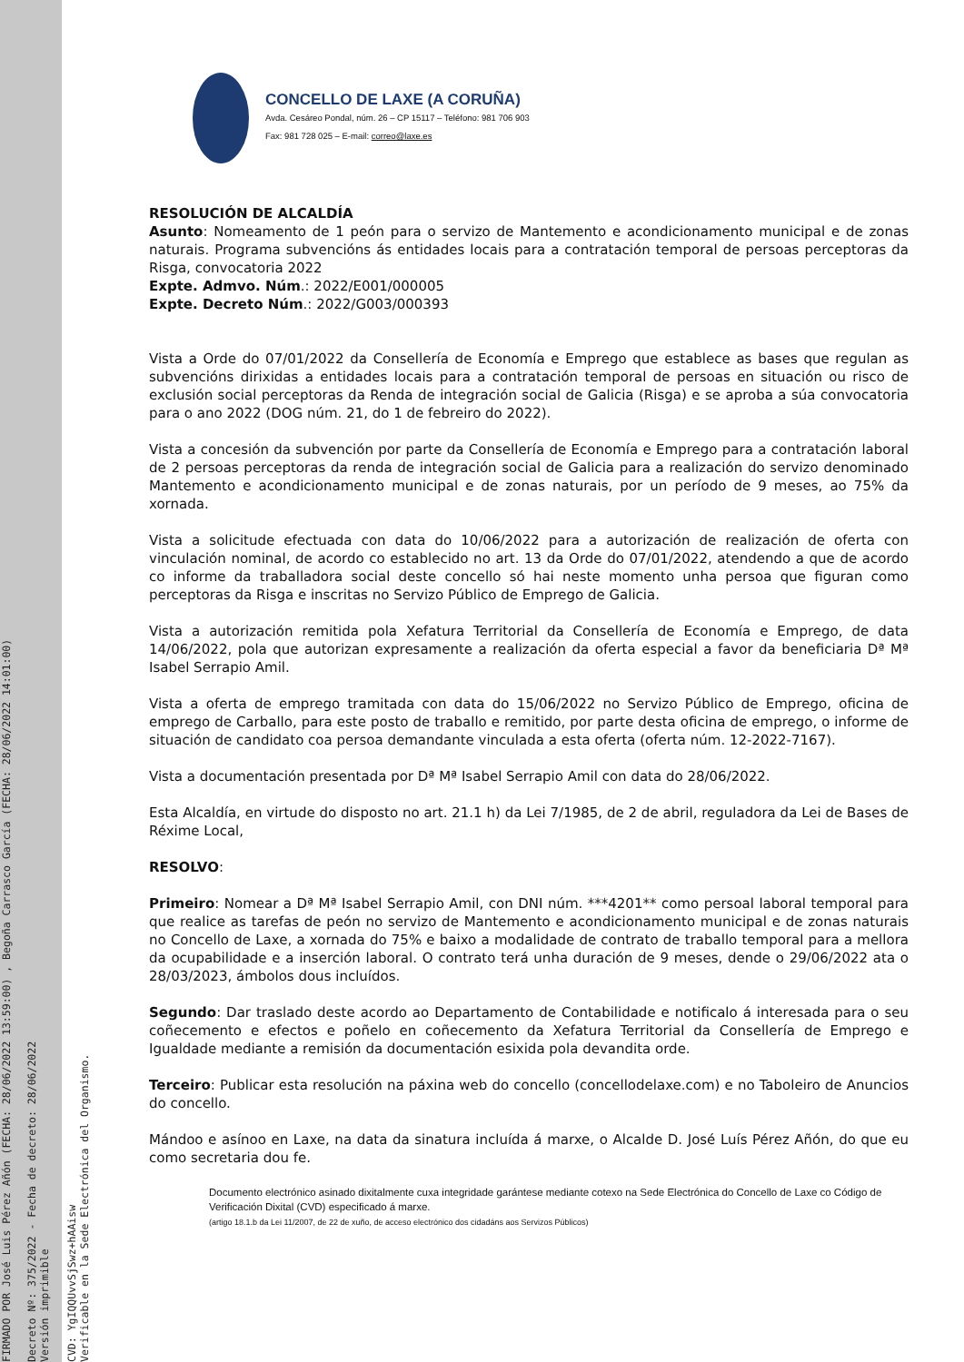FIRMADO POR José Luis Pérez Añón (FECHA: 28/06/2022 13:59:00) , Begoña Carrasco García (FECHA: 28/06/2022 14:01:00)
Decreto Nº: 375/2022 - Fecha de decreto: 28/06/2022
Versión imprimible
CVD: YgIQQUvvSjSwz+hAAisw
Verificable en la Sede Electrónica del Organismo.
CONCELLO DE LAXE (A CORUÑA)
Avda. Cesáreo Pondal, núm. 26 – CP 15117 – Teléfono: 981 706 903
Fax: 981 728 025 – E-mail: correo@laxe.es
RESOLUCIÓN DE ALCALDÍA
Asunto: Nomeamento de 1 peón para o servizo de Mantemento e acondicionamento municipal e de zonas naturais. Programa subvencións ás entidades locais para a contratación temporal de persoas perceptoras da Risga, convocatoria 2022
Expte. Admvo. Núm.: 2022/E001/000005
Expte. Decreto Núm.: 2022/G003/000393
Vista a Orde do 07/01/2022 da Consellería de Economía e Emprego que establece as bases que regulan as subvencións dirixidas a entidades locais para a contratación temporal de persoas en situación ou risco de exclusión social perceptoras da Renda de integración social de Galicia (Risga) e se aproba a súa convocatoria para o ano 2022 (DOG núm. 21, do 1 de febreiro do 2022).
Vista a concesión da subvención por parte da Consellería de Economía e Emprego para a contratación laboral de 2 persoas perceptoras da renda de integración social de Galicia para a realización do servizo denominado Mantemento e acondicionamento municipal e de zonas naturais, por un período de 9 meses, ao 75% da xornada.
Vista a solicitude efectuada con data do 10/06/2022 para a autorización de realización de oferta con vinculación nominal, de acordo co establecido no art. 13 da Orde do 07/01/2022, atendendo a que de acordo co informe da traballadora social deste concello só hai neste momento unha persoa que figuran como perceptoras da Risga e inscritas no Servizo Público de Emprego de Galicia.
Vista a autorización remitida pola Xefatura Territorial da Consellería de Economía e Emprego, de data 14/06/2022, pola que autorizan expresamente a realización da oferta especial a favor da beneficiaria Dª Mª Isabel Serrapio Amil.
Vista a oferta de emprego tramitada con data do 15/06/2022 no Servizo Público de Emprego, oficina de emprego de Carballo, para este posto de traballo e remitido, por parte desta oficina de emprego, o informe de situación de candidato coa persoa demandante vinculada a esta oferta (oferta núm. 12-2022-7167).
Vista a documentación presentada por Dª Mª Isabel Serrapio Amil con data do 28/06/2022.
Esta Alcaldía, en virtude do disposto no art. 21.1 h) da Lei 7/1985, de 2 de abril, reguladora da Lei de Bases de Réxime Local,
RESOLVO:
Primeiro: Nomear a Dª Mª Isabel Serrapio Amil, con DNI núm. ***4201** como persoal laboral temporal para que realice as tarefas de peón no servizo de Mantemento e acondicionamento municipal e de zonas naturais no Concello de Laxe, a xornada do 75% e baixo a modalidade de contrato de traballo temporal para a mellora da ocupabilidade e a inserción laboral. O contrato terá unha duración de 9 meses, dende o 29/06/2022 ata o 28/03/2023, ámbolos dous incluídos.
Segundo: Dar traslado deste acordo ao Departamento de Contabilidade e notificalo á interesada para o seu coñecemento e efectos e poñelo en coñecemento da Xefatura Territorial da Consellería de Emprego e Igualdade mediante a remisión da documentación esixida pola devandita orde.
Terceiro: Publicar esta resolución na páxina web do concello (concellodelaxe.com) e no Taboleiro de Anuncios do concello.
Mándoo e asínoo en Laxe, na data da sinatura incluída á marxe, o Alcalde D. José Luís Pérez Añón, do que eu como secretaria dou fe.
Documento electrónico asinado dixitalmente cuxa integridade garántese mediante cotexo na Sede Electrónica do Concello de Laxe co Código de Verificación Dixital (CVD) especificado á marxe.
(artigo 18.1.b da Lei 11/2007, de 22 de xuño, de acceso electrónico dos cidadáns aos Servizos Públicos)